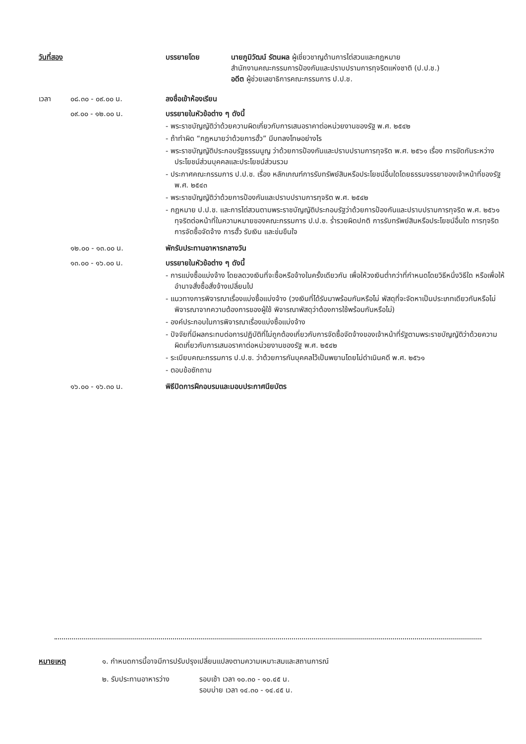| วันที่สอง | | บรรยายโดย | นายภูมิวัฒน์ รัตนผล ผู้เชี่ยวชาญด้านการไต่สวนและกฎหมาย สำนักงานคณะกรรมการป้องกันและปราบปรามการทุจริตแห่งชาติ (ป.ป.ช.) อดีต ผู้ช่วยเลขาธิการคณะกรรมการ ป.ป.ช. |
| เวลา | ๐๘.๓๐ - ๐๙.๐๐ น. | ลงชื่อเข้าห้องเรียน | |
| | ๐๙.๐๐ - ๑๒.๐๐ น. | บรรยายในหัวข้อต่าง ๆ ดังนี้ - พระราชบัญญัติว่าด้วยความผิดเกี่ยวกับการเสนอราคาต่อหน่วยงานของรัฐ พ.ศ. ๒๕๔๒ - ถ้าทำผิด “กฎหมายว่าด้วยการฮั้ว” มีบทลงโทษอย่างไร - พระราชบัญญัติประกอบรัฐธรรมนูญ ว่าด้วยการป้องกันและปราบปรามการทุจริต พ.ศ. ๒๕๖๑ เรื่อง การขัดกันระหว่างประโยชน์ส่วนบุคคลและประโยชน์ส่วนรวม - ประกาศคณะกรรมการ ป.ป.ช. เรื่อง หลักเกณฑ์การรับทรัพย์สินหรือประโยชน์อื่นใดโดยธรรมจรรยาของเจ้าหน้าที่ของรัฐ พ.ศ. ๒๕๔๓ - พระราชบัญญัติว่าด้วยการป้องกันและปราบปรามการทุจริต พ.ศ. ๒๕๔๒ - กฎหมาย ป.ป.ช. และการไต่สวนตามพระราชบัญญัติประกอบรัฐว่าด้วยการป้องกันและปราบปรามการทุจริต พ.ศ. ๒๕๖๑ ทุจริตต่อหน้าที่ในความหมายของคณะกรรมการ ป.ป.ช. ร่ำรวยผิดปกติ การรับทรัพย์สินหรือประโยชน์อื่นใด การทุจริตการจัดซื้อจัดจ้าง การฮั้ว รับเงิน และข่มขืนใจ | |
| | ๑๒.๐๐ - ๑๓.๐๐ น. | พักรับประทานอาหารกลางวัน | |
| | ๑๓.๐๐ - ๑๖.๐๐ น. | บรรยายในหัวข้อต่าง ๆ ดังนี้ - การแบ่งซื้อแบ่งจ้าง โดยลดวงเงินที่จะซื้อหรือจ้างในครั้งเดียวกัน เพื่อให้วงเงินต่ำกว่าที่กำหนดโดยวิธีหนึ่งวิธีใด หรือเพื่อให้อำนาจสั่งซื้อสั่งจ้างเปลี่ยนไป - แนวทางการพิจารณาเรื่องแบ่งซื้อแบ่งจ้าง (วงเงินที่ได้รับมาพร้อมกันหรือไม่ พัสดุที่จะจัดหาเป็นประเภทเดียวกันหรือไม่ พิจารณาจากความต้องการของผู้ใช้ พิจารณาพัสดุว่าต้องการใช้พร้อมกันหรือไม่) - องค์ประกอบในการพิจารณาเรื่องแบ่งซื้อแบ่งจ้าง - ปัจจัยที่มีผลกระทบต่อการปฏิบัติที่ไม่ถูกต้องเกี่ยวกับการจัดซื้อจัดจ้างของเจ้าหน้าที่รัฐตามพระราชบัญญัติว่าด้วยความผิดเกี่ยวกับการเสนอราคาต่อหน่วยงานของรัฐ พ.ศ. ๒๕๔๒ - ระเบียบคณะกรรมการ ป.ป.ช. ว่าด้วยการกันบุคคลไว้เป็นพยานโดยไม่ดำเนินคดี พ.ศ. ๒๕๖๑ - ตอบข้อซักถาม | |
| | ๑๖.๐๐ - ๑๖.๓๐ น. | พิธีปิดการฝึกอบรมและมอบประกาศนียบัตร | |
| หมายเหตุ | ๑. กำหนดการนี้อาจมีการปรับปรุงเปลี่ยนแปลงตามความเหมาะสมและสถานการณ์ | |
| | ๒. รับประทานอาหารว่าง | รอบเช้า เวลา ๑๐.๓๐ - ๑๐.๔๕ น. รอบบ่าย เวลา ๑๔.๓๐ - ๑๔.๔๕ น. |